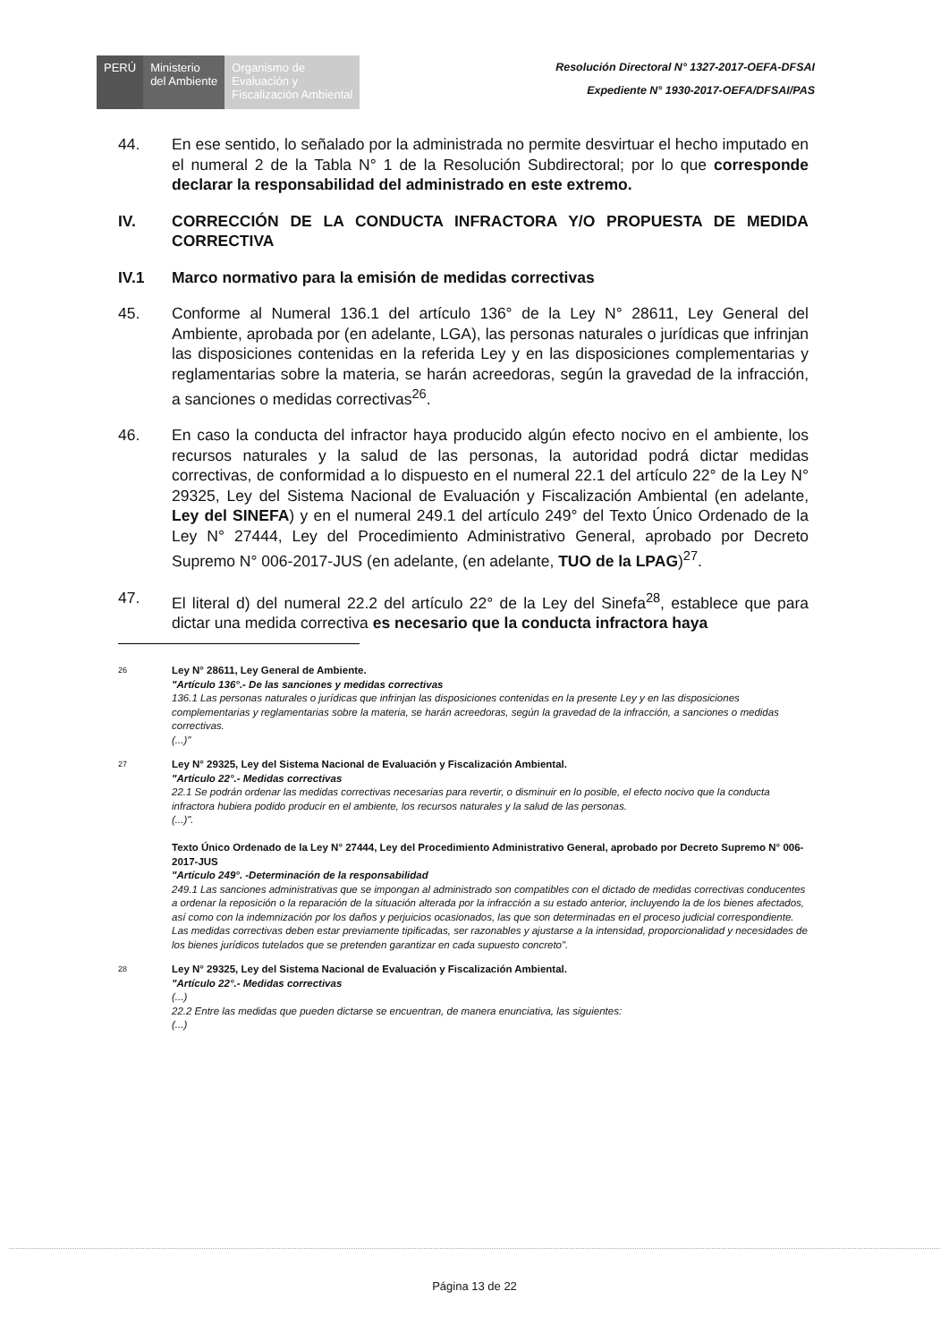PERÚ Ministerio
del Ambiente
Organismo de
Evaluación y
Fiscalización Ambiental
Resolución Directoral N° 1327-2017-OEFA-DFSAI
Expediente N° 1930-2017-OEFA/DFSAI/PAS
44. En ese sentido, lo señalado por la administrada no permite desvirtuar el hecho imputado en el numeral 2 de la Tabla N° 1 de la Resolución Subdirectoral; por lo que corresponde declarar la responsabilidad del administrado en este extremo.
IV. CORRECCIÓN DE LA CONDUCTA INFRACTORA Y/O PROPUESTA DE MEDIDA CORRECTIVA
IV.1 Marco normativo para la emisión de medidas correctivas
45. Conforme al Numeral 136.1 del artículo 136° de la Ley N° 28611, Ley General del Ambiente, aprobada por (en adelante, LGA), las personas naturales o jurídicas que infrinjan las disposiciones contenidas en la referida Ley y en las disposiciones complementarias y reglamentarias sobre la materia, se harán acreedoras, según la gravedad de la infracción, a sanciones o medidas correctivas<sup>26</sup>.
46. En caso la conducta del infractor haya producido algún efecto nocivo en el ambiente, los recursos naturales y la salud de las personas, la autoridad podrá dictar medidas correctivas, de conformidad a lo dispuesto en el numeral 22.1 del artículo 22° de la Ley N° 29325, Ley del Sistema Nacional de Evaluación y Fiscalización Ambiental (en adelante, Ley del SINEFA) y en el numeral 249.1 del artículo 249° del Texto Único Ordenado de la Ley N° 27444, Ley del Procedimiento Administrativo General, aprobado por Decreto Supremo N° 006-2017-JUS (en adelante, (en adelante, TUO de la LPAG)<sup>27</sup>.
47. El literal d) del numeral 22.2 del artículo 22° de la Ley del Sinefa<sup>28</sup>, establece que para dictar una medida correctiva es necesario que la conducta infractora haya
26
Ley N° 28611, Ley General de Ambiente.
"Artículo 136°.- De las sanciones y medidas correctivas
136.1 Las personas naturales o jurídicas que infrinjan las disposiciones contenidas en la presente Ley y en las disposiciones complementarias y reglamentarias sobre la materia, se harán acreedoras, según la gravedad de la infracción, a sanciones o medidas correctivas.
(...)"
27
Ley N° 29325, Ley del Sistema Nacional de Evaluación y Fiscalización Ambiental.
"Artículo 22°.- Medidas correctivas
22.1 Se podrán ordenar las medidas correctivas necesarias para revertir, o disminuir en lo posible, el efecto nocivo que la conducta infractora hubiera podido producir en el ambiente, los recursos naturales y la salud de las personas.
(...)".
Texto Único Ordenado de la Ley N° 27444, Ley del Procedimiento Administrativo General, aprobado por Decreto Supremo N° 006-2017-JUS
"Artículo 249°. -Determinación de la responsabilidad
249.1 Las sanciones administrativas que se impongan al administrado son compatibles con el dictado de medidas correctivas conducentes a ordenar la reposición o la reparación de la situación alterada por la infracción a su estado anterior, incluyendo la de los bienes afectados, así como con la indemnización por los daños y perjuicios ocasionados, las que son determinadas en el proceso judicial correspondiente. Las medidas correctivas deben estar previamente tipificadas, ser razonables y ajustarse a la intensidad, proporcionalidad y necesidades de los bienes jurídicos tutelados que se pretenden garantizar en cada supuesto concreto".
28
Ley N° 29325, Ley del Sistema Nacional de Evaluación y Fiscalización Ambiental.
"Artículo 22°.- Medidas correctivas
(...)
22.2 Entre las medidas que pueden dictarse se encuentran, de manera enunciativa, las siguientes:
(...)
Página 13 de 22